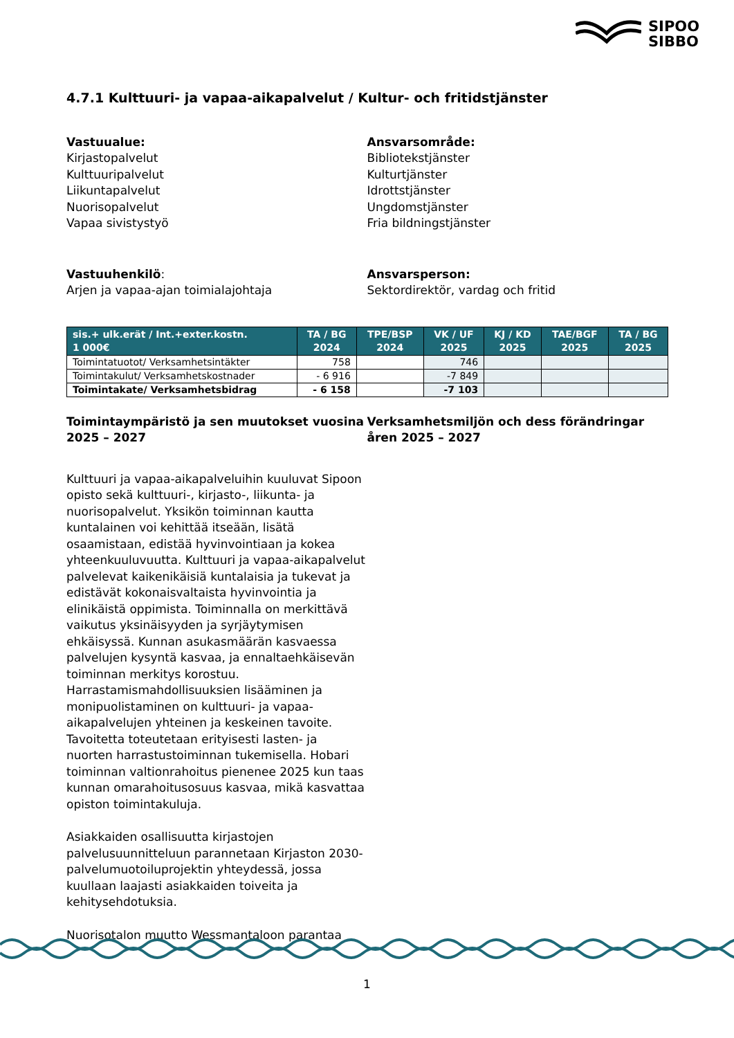SIPOO
SIBBO
4.7.1 Kulttuuri- ja vapaa-aikapalvelut / Kultur- och fritidstjänster
Vastuualue:
Kirjastopalvelut
Kulttuuripalvelut
Liikuntapalvelut
Nuorisopalvelut
Vapaa sivistystyö
Ansvarsområde:
Bibliotekstjänster
Kulturtjänster
Idrottstjänster
Ungdomstjänster
Fria bildningstjänster
Vastuuhenkilö:
Arjen ja vapaa-ajan toimialajohtaja
Ansvarsperson:
Sektordirektör, vardag och fritid
| sis.+ ulk.erät / Int.+exter.kostn. 1 000€ | TA / BG 2024 | TPE/BSP 2024 | VK / UF 2025 | KJ / KD 2025 | TAE/BGF 2025 | TA / BG 2025 |
| --- | --- | --- | --- | --- | --- | --- |
| Toimintatuotot/ Verksamhetsintäkter | 758 | | 746 | | | |
| Toimintakulut/ Verksamhetskostnader | - 6 916 | | -7 849 | | | |
| Toimintakate/ Verksamhetsbidrag | - 6 158 | | -7 103 | | | |
Toimintaympäristö ja sen muutokset vuosina 2025 – 2027
Kulttuuri ja vapaa-aikapalveluihin kuuluvat Sipoon opisto sekä kulttuuri-, kirjasto-, liikunta- ja nuorisopalvelut. Yksikön toiminnan kautta kuntalainen voi kehittää itseään, lisätä osaamistaan, edistää hyvinvointiaan ja kokea yhteenkuuluvuutta. Kulttuuri ja vapaa-aikapalvelut palvelevat kaikenikäisiä kuntalaisia ja tukevat ja edistävät kokonaisvaltaista hyvinvointia ja elinikäistä oppimista. Toiminnalla on merkittävä vaikutus yksinäisyyden ja syrjäytymisen ehkäisyssä. Kunnan asukasmäärän kasvaessa palvelujen kysyntä kasvaa, ja ennaltaehkäisevän toiminnan merkitys korostuu. Harrastamismahdollisuuksien lisääminen ja monipuolistaminen on kulttuuri- ja vapaa-aikapalvelujen yhteinen ja keskeinen tavoite. Tavoitetta toteutetaan erityisesti lasten- ja nuorten harrastustoiminnan tukemisella. Hobari toiminnan valtionrahoitus pienenee 2025 kun taas kunnan omarahoitusosuus kasvaa, mikä kasvattaa opiston toimintakuluja.
Asiakkaiden osallisuutta kirjastojen palvelusuunnitteluun parannetaan Kirjaston 2030-palvelumuotoiluprojektin yhteydessä, jossa kuullaan laajasti asiakkaiden toiveita ja kehitysehdotuksia.
Nuorisotalon muutto Wessmantaloon parantaa
Verksamhetsmiljön och dess förändringar åren 2025 – 2027
1